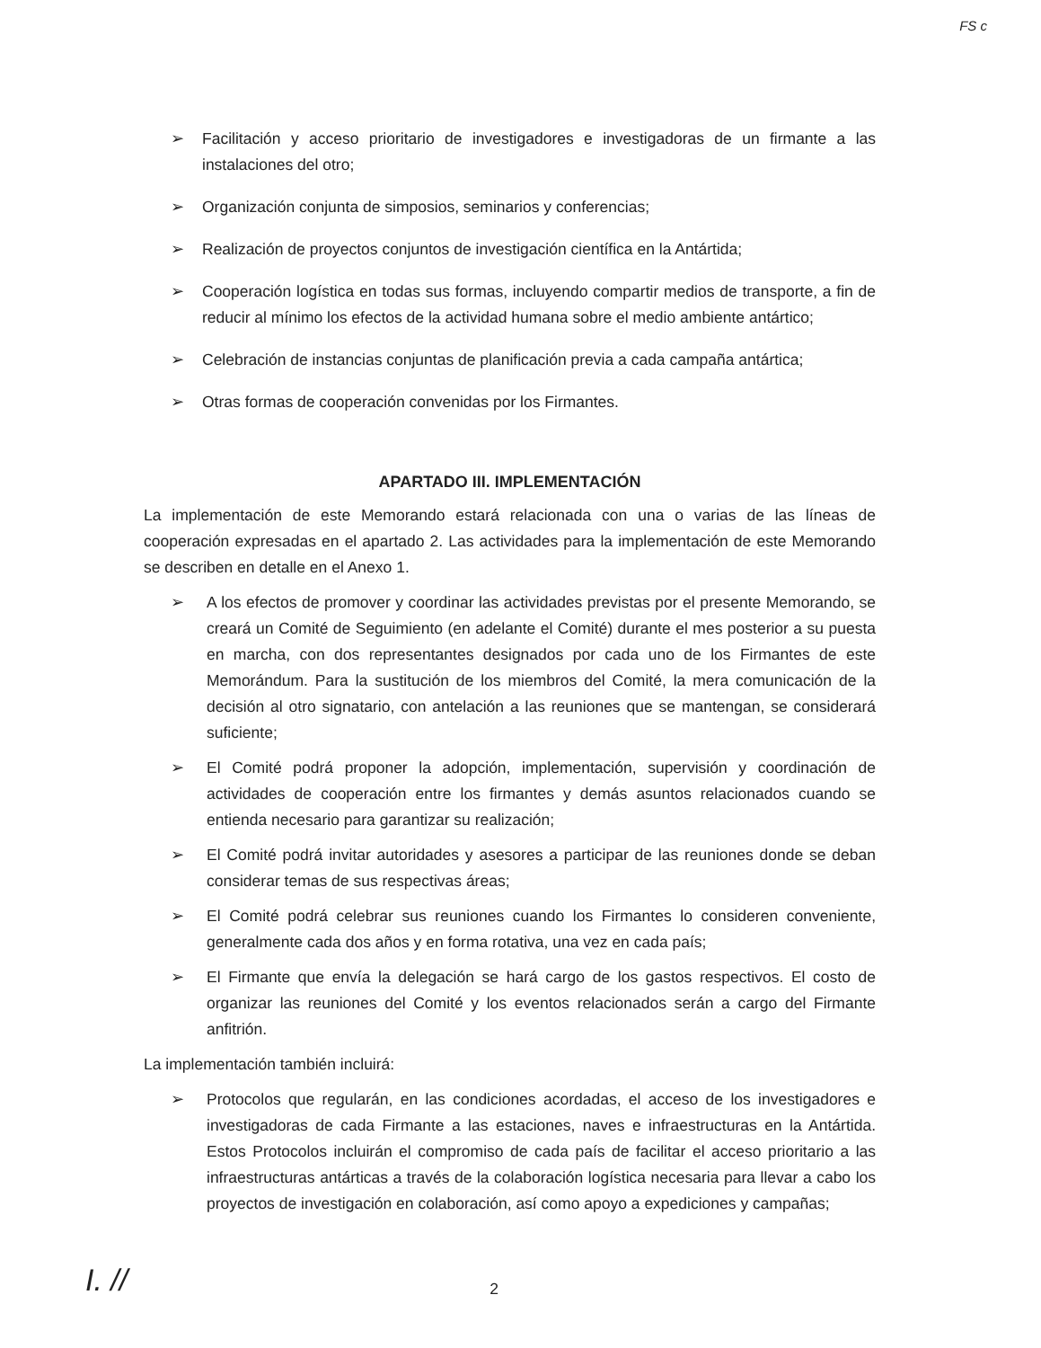FS c
➢ Facilitación y acceso prioritario de investigadores e investigadoras de un firmante a las instalaciones del otro;
➢ Organización conjunta de simposios, seminarios y conferencias;
➢ Realización de proyectos conjuntos de investigación científica en la Antártida;
➢ Cooperación logística en todas sus formas, incluyendo compartir medios de transporte, a fin de reducir al mínimo los efectos de la actividad humana sobre el medio ambiente antártico;
➢ Celebración de instancias conjuntas de planificación previa a cada campaña antártica;
➢ Otras formas de cooperación convenidas por los Firmantes.
APARTADO III. IMPLEMENTACIÓN
La implementación de este Memorando estará relacionada con una o varias de las líneas de cooperación expresadas en el apartado 2. Las actividades para la implementación de este Memorando se describen en detalle en el Anexo 1.
➢ A los efectos de promover y coordinar las actividades previstas por el presente Memorando, se creará un Comité de Seguimiento (en adelante el Comité) durante el mes posterior a su puesta en marcha, con dos representantes designados por cada uno de los Firmantes de este Memorándum. Para la sustitución de los miembros del Comité, la mera comunicación de la decisión al otro signatario, con antelación a las reuniones que se mantengan, se considerará suficiente;
➢ El Comité podrá proponer la adopción, implementación, supervisión y coordinación de actividades de cooperación entre los firmantes y demás asuntos relacionados cuando se entienda necesario para garantizar su realización;
➢ El Comité podrá invitar autoridades y asesores a participar de las reuniones donde se deban considerar temas de sus respectivas áreas;
➢ El Comité podrá celebrar sus reuniones cuando los Firmantes lo consideren conveniente, generalmente cada dos años y en forma rotativa, una vez en cada país;
➢ El Firmante que envía la delegación se hará cargo de los gastos respectivos. El costo de organizar las reuniones del Comité y los eventos relacionados serán a cargo del Firmante anfitrión.
La implementación también incluirá:
➢ Protocolos que regularán, en las condiciones acordadas, el acceso de los investigadores e investigadoras de cada Firmante a las estaciones, naves e infraestructuras en la Antártida. Estos Protocolos incluirán el compromiso de cada país de facilitar el acceso prioritario a las infraestructuras antárticas a través de la colaboración logística necesaria para llevar a cabo los proyectos de investigación en colaboración, así como apoyo a expediciones y campañas;
I. //
2